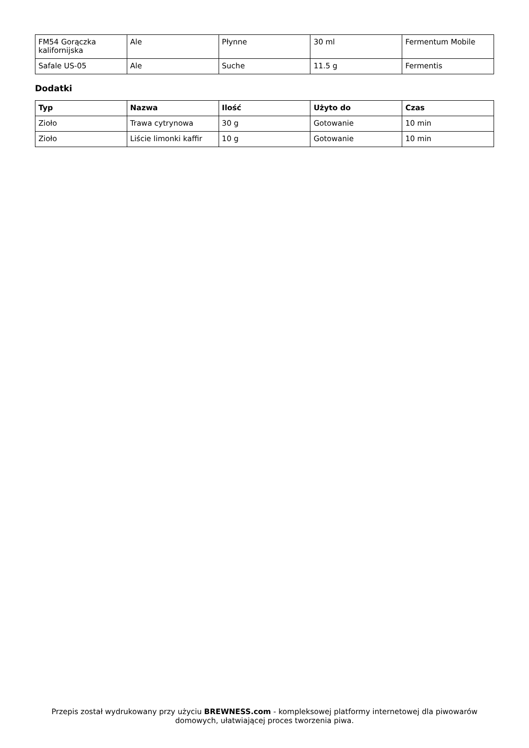| FM54 Gorączka kalifornijska | Ale | Płynne | 30 ml | Fermentum Mobile |
| Safale US-05 | Ale | Suche | 11.5 g | Fermentis |
Dodatki
| Typ | Nazwa | Ilość | Użyto do | Czas |
| --- | --- | --- | --- | --- |
| Zioło | Trawa cytrynowa | 30 g | Gotowanie | 10 min |
| Zioło | Liście limonki kaffir | 10 g | Gotowanie | 10 min |
Przepis został wydrukowany przy użyciu BREWNESS.com - kompleksowej platformy internetowej dla piwowarów domowych, ułatwiającej proces tworzenia piwa.